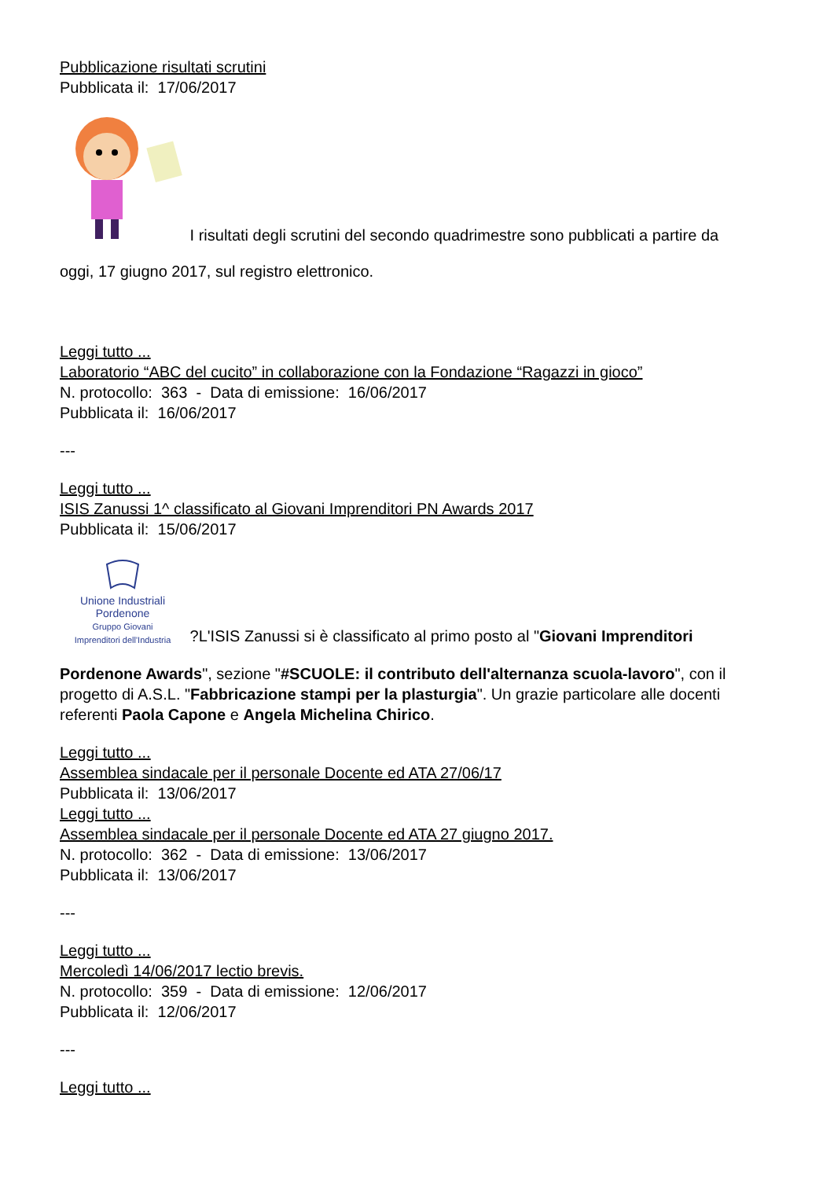Pubblicazione risultati scrutini
Pubblicata il: 17/06/2017
I risultati degli scrutini del secondo quadrimestre sono pubblicati a partire da
oggi, 17 giugno 2017, sul registro elettronico.
Leggi tutto ...
Laboratorio “ABC del cucito” in collaborazione con la Fondazione “Ragazzi in gioco”
N. protocollo: 363 - Data di emissione: 16/06/2017
Pubblicata il: 16/06/2017
---
Leggi tutto ...
ISIS Zanussi 1^ classificato al Giovani Imprenditori PN Awards 2017
Pubblicata il: 15/06/2017
Unione Industriali
Pordenone
Gruppo Giovani
Imprenditori dell'Industria ?L'ISIS Zanussi si è classificato al primo posto al "Giovani Imprenditori
Pordenone Awards", sezione "#SCUOLE: il contributo dell'alternanza scuola-lavoro", con il progetto di A.S.L. "Fabbricazione stampi per la plasturgia". Un grazie particolare alle docenti referenti Paola Capone e Angela Michelina Chirico.
Leggi tutto ...
Assemblea sindacale per il personale Docente ed ATA 27/06/17
Pubblicata il: 13/06/2017
Leggi tutto ...
Assemblea sindacale per il personale Docente ed ATA 27 giugno 2017.
N. protocollo: 362 - Data di emissione: 13/06/2017
Pubblicata il: 13/06/2017
---
Leggi tutto ...
Mercoledì 14/06/2017 lectio brevis.
N. protocollo: 359 - Data di emissione: 12/06/2017
Pubblicata il: 12/06/2017
---
Leggi tutto ...